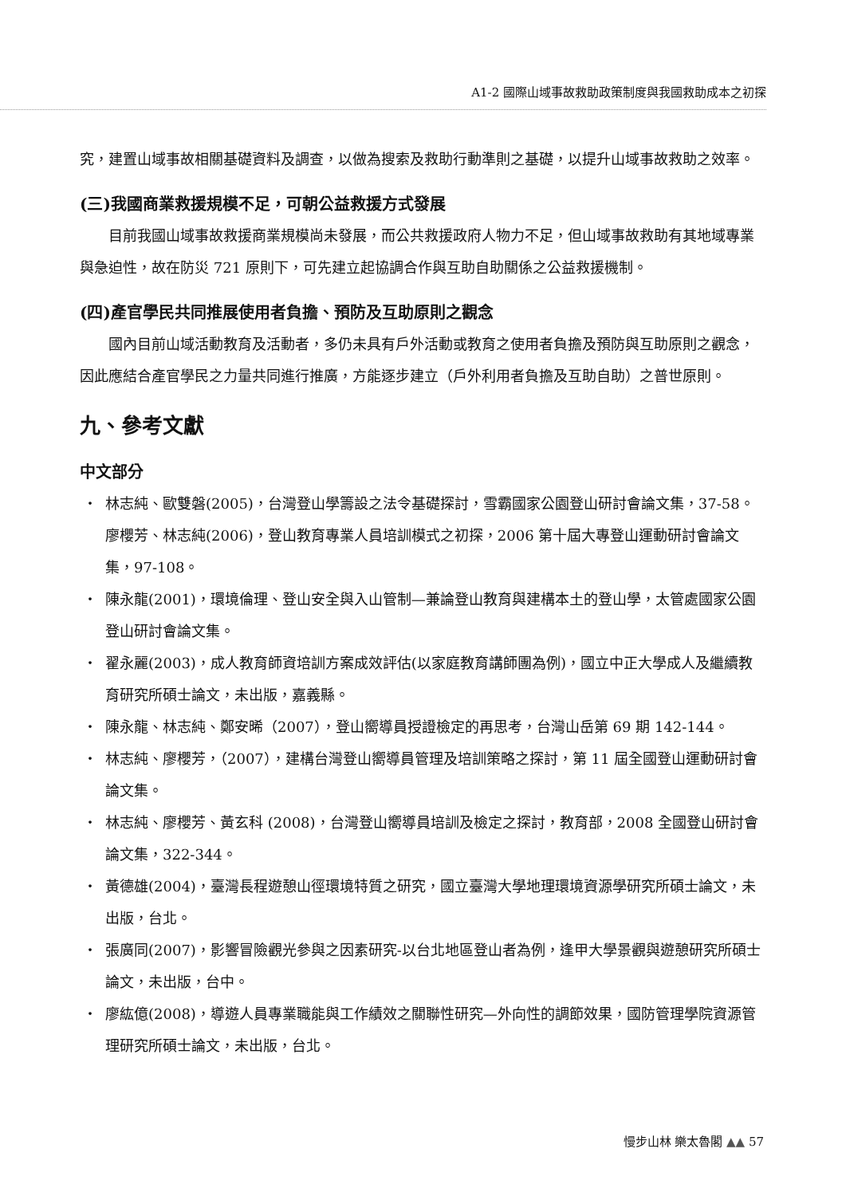A1-2 國際山域事故救助政策制度與我國救助成本之初探
究，建置山域事故相關基礎資料及調查，以做為搜索及救助行動準則之基礎，以提升山域事故救助之效率。
(三)我國商業救援規模不足，可朝公益救援方式發展
目前我國山域事故救援商業規模尚未發展，而公共救援政府人物力不足，但山域事故救助有其地域專業與急迫性，故在防災 721 原則下，可先建立起協調合作與互助自助關係之公益救援機制。
(四)產官學民共同推展使用者負擔、預防及互助原則之觀念
國內目前山域活動教育及活動者，多仍未具有戶外活動或教育之使用者負擔及預防與互助原則之觀念，因此應結合產官學民之力量共同進行推廣，方能逐步建立（戶外利用者負擔及互助自助）之普世原則。
九、參考文獻
中文部分
・ 林志純、歐雙磐(2005)，台灣登山學籌設之法令基礎探討，雪霸國家公園登山研討會論文集，37-58。廖櫻芳、林志純(2006)，登山教育專業人員培訓模式之初探，2006 第十屆大專登山運動研討會論文集，97-108。
・ 陳永龍(2001)，環境倫理、登山安全與入山管制—兼論登山教育與建構本土的登山學，太管處國家公園登山研討會論文集。
・ 翟永麗(2003)，成人教育師資培訓方案成效評估(以家庭教育講師團為例)，國立中正大學成人及繼續教育研究所碩士論文，未出版，嘉義縣。
・ 陳永龍、林志純、鄭安晞（2007），登山嚮導員授證檢定的再思考，台灣山岳第 69 期 142-144。
・ 林志純、廖櫻芳，（2007），建構台灣登山嚮導員管理及培訓策略之探討，第 11 屆全國登山運動研討會論文集。
・ 林志純、廖櫻芳、黃玄科 (2008)，台灣登山嚮導員培訓及檢定之探討，教育部，2008 全國登山研討會論文集，322-344。
・ 黃德雄(2004)，臺灣長程遊憩山徑環境特質之研究，國立臺灣大學地理環境資源學研究所碩士論文，未出版，台北。
・ 張廣同(2007)，影響冒險觀光參與之因素研究-以台北地區登山者為例，逢甲大學景觀與遊憩研究所碩士論文，未出版，台中。
・ 廖紘億(2008)，導遊人員專業職能與工作績效之關聯性研究—外向性的調節效果，國防管理學院資源管理研究所碩士論文，未出版，台北。
慢步山林 樂太魯閣 ▲▲ 57